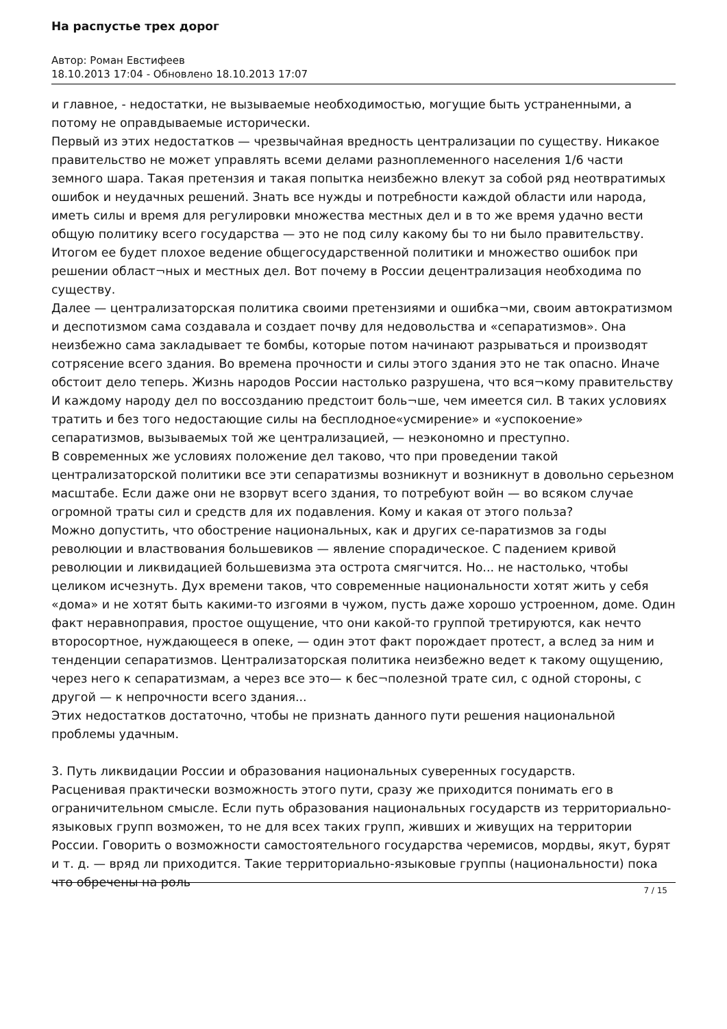На распустье трех дорог
Автор: Роман Евстифеев
18.10.2013 17:04 - Обновлено 18.10.2013 17:07
и главное, - недостатки, не вызываемые необходимостью, могущие быть устраненными, а потому не оправдываемые исторически.
Первый из этих недостатков — чрезвычайная вредность централизации по существу. Никакое правительство не может управлять всеми делами разноплеменного населения 1/6 части земного шара. Такая претензия и такая попытка неизбежно влекут за собой ряд неотвратимых ошибок и неудачных решений. Знать все нужды и потребности каждой области или народа, иметь силы и время для регулировки множества местных дел и в то же время удачно вести общую политику всего государства — это не под силу какому бы то ни было правительству. Итогом ее будет плохое ведение общегосударственной политики и множество ошибок при решении област¬ных и местных дел. Вот почему в России децентрализация необходима по существу.
Далее — централизаторская политика своими претензиями и ошибка¬ми, своим автократизмом и деспотизмом сама создавала и создает почву для недовольства и «сепаратизмов». Она неизбежно сама закладывает те бомбы, которые потом начинают разрываться и производят сотрясение всего здания. Во времена прочности и силы этого здания это не так опасно. Иначе обстоит дело теперь. Жизнь народов России настолько разрушена, что вся¬кому правительству И каждому народу дел по воссозданию предстоит боль¬ше, чем имеется сил. В таких условиях тратить и без того недостающие силы на бесплодное«усмирение» и «успокоение» сепаратизмов, вызываемых той же централизацией, — неэкономно и преступно.
В современных же условиях положение дел таково, что при проведении такой централизаторской политики все эти сепаратизмы возникнут и возникнут в довольно серьезном масштабе. Если даже они не взорвут всего здания, то потребуют войн — во всяком случае огромной траты сил и средств для их подавления. Кому и какая от этого польза?
Можно допустить, что обострение национальных, как и других се-паратизмов за годы революции и властвования большевиков — явление спорадическое. С падением кривой революции и ликвидацией большевизма эта острота смягчится. Но... не настолько, чтобы целиком исчезнуть. Дух времени таков, что современные национальности хотят жить у себя «дома» и не хотят быть какими-то изгоями в чужом, пусть даже хорошо устроенном, доме. Один факт неравноправия, простое ощущение, что они какой-то группой третируются, как нечто второсортное, нуждающееся в опеке, — один этот факт порождает протест, а вслед за ним и тенденции сепаратизмов. Централизаторская политика неизбежно ведет к такому ощущению, через него к сепаратизмам, а через все это— к бес¬полезной трате сил, с одной стороны, с другой — к непрочности всего здания...
Этих недостатков достаточно, чтобы не признать данного пути решения национальной проблемы удачным.
3. Путь ликвидации России и образования национальных суверенных государств.
Расценивая практически возможность этого пути, сразу же приходится понимать его в ограничительном смысле. Если путь образования национальных государств из территориально-языковых групп возможен, то не для всех таких групп, живших и живущих на территории России. Говорить о возможности самостоятельного государства черемисов, мордвы, якут, бурят и т. д. — вряд ли приходится. Такие территориально-языковые группы (национальности) пока что обречены на роль
7 / 15